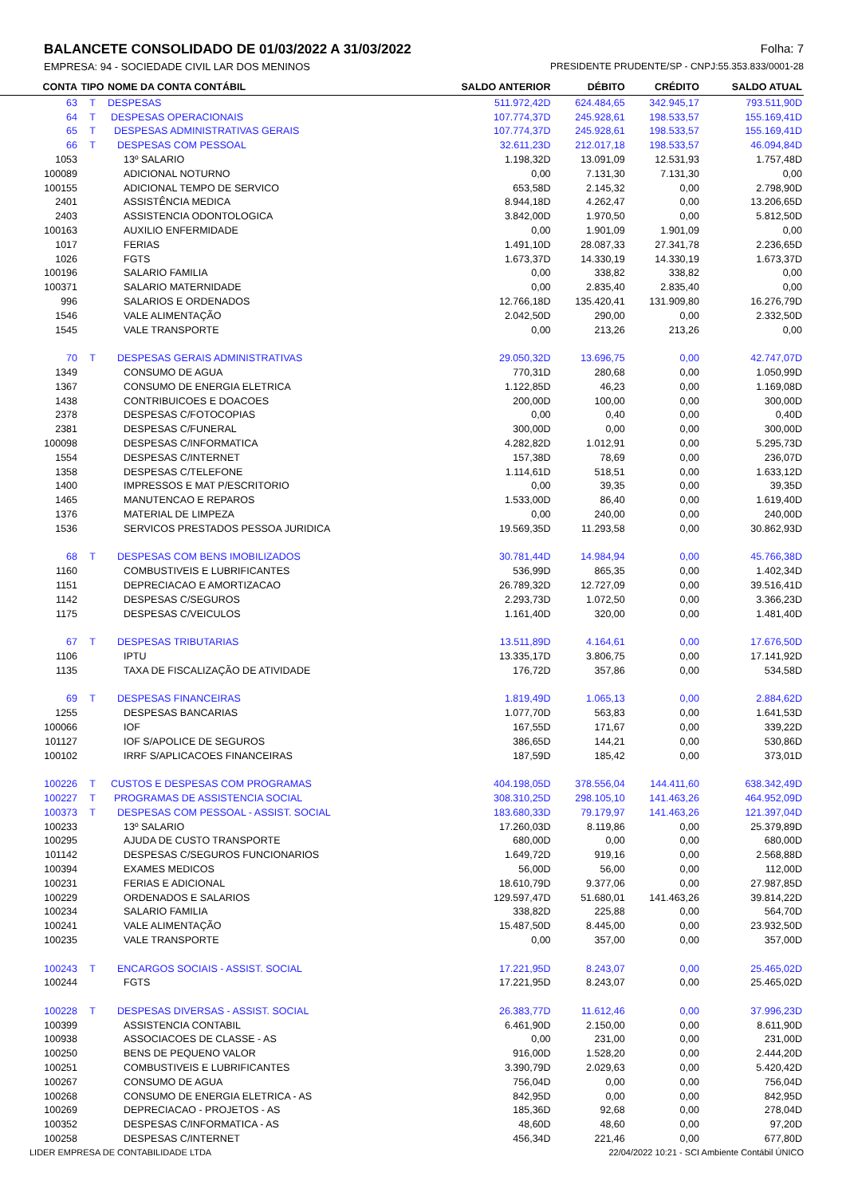BALANCETE CONSOLIDADO DE 01/03/2022 A 31/03/2022 Folha: 7
EMPRESA: 94 - SOCIEDADE CIVIL LAR DOS MENINOS PRESIDENTE PRUDENTE/SP - CNPJ:55.353.833/0001-28
| CONTA | TIPO | NOME DA CONTA CONTÁBIL | SALDO ANTERIOR | DÉBITO | CRÉDITO | SALDO ATUAL |
| --- | --- | --- | --- | --- | --- | --- |
| 63 | T | DESPESAS | 511.972,42D | 624.484,65 | 342.945,17 | 793.511,90D |
| 64 | T | DESPESAS OPERACIONAIS | 107.774,37D | 245.928,61 | 198.533,57 | 155.169,41D |
| 65 | T | DESPESAS ADMINISTRATIVAS GERAIS | 107.774,37D | 245.928,61 | 198.533,57 | 155.169,41D |
| 66 | T | DESPESAS COM PESSOAL | 32.611,23D | 212.017,18 | 198.533,57 | 46.094,84D |
| 1053 | | 13º SALARIO | 1.198,32D | 13.091,09 | 12.531,93 | 1.757,48D |
| 100089 | | ADICIONAL NOTURNO | 0,00 | 7.131,30 | 7.131,30 | 0,00 |
| 100155 | | ADICIONAL TEMPO DE SERVICO | 653,58D | 2.145,32 | 0,00 | 2.798,90D |
| 2401 | | ASSISTÊNCIA MEDICA | 8.944,18D | 4.262,47 | 0,00 | 13.206,65D |
| 2403 | | ASSISTENCIA ODONTOLOGICA | 3.842,00D | 1.970,50 | 0,00 | 5.812,50D |
| 100163 | | AUXILIO ENFERMIDADE | 0,00 | 1.901,09 | 1.901,09 | 0,00 |
| 1017 | | FERIAS | 1.491,10D | 28.087,33 | 27.341,78 | 2.236,65D |
| 1026 | | FGTS | 1.673,37D | 14.330,19 | 14.330,19 | 1.673,37D |
| 100196 | | SALARIO FAMILIA | 0,00 | 338,82 | 338,82 | 0,00 |
| 100371 | | SALARIO MATERNIDADE | 0,00 | 2.835,40 | 2.835,40 | 0,00 |
| 996 | | SALARIOS E ORDENADOS | 12.766,18D | 135.420,41 | 131.909,80 | 16.276,79D |
| 1546 | | VALE ALIMENTAÇÃO | 2.042,50D | 290,00 | 0,00 | 2.332,50D |
| 1545 | | VALE TRANSPORTE | 0,00 | 213,26 | 213,26 | 0,00 |
| 70 | T | DESPESAS GERAIS ADMINISTRATIVAS | 29.050,32D | 13.696,75 | 0,00 | 42.747,07D |
| 1349 | | CONSUMO DE AGUA | 770,31D | 280,68 | 0,00 | 1.050,99D |
| 1367 | | CONSUMO DE ENERGIA ELETRICA | 1.122,85D | 46,23 | 0,00 | 1.169,08D |
| 1438 | | CONTRIBUICOES E DOACOES | 200,00D | 100,00 | 0,00 | 300,00D |
| 2378 | | DESPESAS C/FOTOCOPIAS | 0,00 | 0,40 | 0,00 | 0,40D |
| 2381 | | DESPESAS C/FUNERAL | 300,00D | 0,00 | 0,00 | 300,00D |
| 100098 | | DESPESAS C/INFORMATICA | 4.282,82D | 1.012,91 | 0,00 | 5.295,73D |
| 1554 | | DESPESAS C/INTERNET | 157,38D | 78,69 | 0,00 | 236,07D |
| 1358 | | DESPESAS C/TELEFONE | 1.114,61D | 518,51 | 0,00 | 1.633,12D |
| 1400 | | IMPRESSOS E MAT P/ESCRITORIO | 0,00 | 39,35 | 0,00 | 39,35D |
| 1465 | | MANUTENCAO E REPAROS | 1.533,00D | 86,40 | 0,00 | 1.619,40D |
| 1376 | | MATERIAL DE LIMPEZA | 0,00 | 240,00 | 0,00 | 240,00D |
| 1536 | | SERVICOS PRESTADOS PESSOA JURIDICA | 19.569,35D | 11.293,58 | 0,00 | 30.862,93D |
| 68 | T | DESPESAS COM BENS IMOBILIZADOS | 30.781,44D | 14.984,94 | 0,00 | 45.766,38D |
| 1160 | | COMBUSTIVEIS E LUBRIFICANTES | 536,99D | 865,35 | 0,00 | 1.402,34D |
| 1151 | | DEPRECIACAO E AMORTIZACAO | 26.789,32D | 12.727,09 | 0,00 | 39.516,41D |
| 1142 | | DESPESAS C/SEGUROS | 2.293,73D | 1.072,50 | 0,00 | 3.366,23D |
| 1175 | | DESPESAS C/VEICULOS | 1.161,40D | 320,00 | 0,00 | 1.481,40D |
| 67 | T | DESPESAS TRIBUTARIAS | 13.511,89D | 4.164,61 | 0,00 | 17.676,50D |
| 1106 | | IPTU | 13.335,17D | 3.806,75 | 0,00 | 17.141,92D |
| 1135 | | TAXA DE FISCALIZAÇÃO DE ATIVIDADE | 176,72D | 357,86 | 0,00 | 534,58D |
| 69 | T | DESPESAS FINANCEIRAS | 1.819,49D | 1.065,13 | 0,00 | 2.884,62D |
| 1255 | | DESPESAS BANCARIAS | 1.077,70D | 563,83 | 0,00 | 1.641,53D |
| 100066 | | IOF | 167,55D | 171,67 | 0,00 | 339,22D |
| 101127 | | IOF S/APOLICE DE SEGUROS | 386,65D | 144,21 | 0,00 | 530,86D |
| 100102 | | IRRF S/APLICACOES FINANCEIRAS | 187,59D | 185,42 | 0,00 | 373,01D |
| 100226 | T | CUSTOS E DESPESAS COM PROGRAMAS | 404.198,05D | 378.556,04 | 144.411,60 | 638.342,49D |
| 100227 | T | PROGRAMAS DE ASSISTENCIA SOCIAL | 308.310,25D | 298.105,10 | 141.463,26 | 464.952,09D |
| 100373 | T | DESPESAS COM PESSOAL - ASSIST. SOCIAL | 183.680,33D | 79.179,97 | 141.463,26 | 121.397,04D |
| 100233 | | 13º SALARIO | 17.260,03D | 8.119,86 | 0,00 | 25.379,89D |
| 100295 | | AJUDA DE CUSTO TRANSPORTE | 680,00D | 0,00 | 0,00 | 680,00D |
| 101142 | | DESPESAS C/SEGUROS FUNCIONARIOS | 1.649,72D | 919,16 | 0,00 | 2.568,88D |
| 100394 | | EXAMES MEDICOS | 56,00D | 56,00 | 0,00 | 112,00D |
| 100231 | | FERIAS E ADICIONAL | 18.610,79D | 9.377,06 | 0,00 | 27.987,85D |
| 100229 | | ORDENADOS E SALARIOS | 129.597,47D | 51.680,01 | 141.463,26 | 39.814,22D |
| 100234 | | SALARIO FAMILIA | 338,82D | 225,88 | 0,00 | 564,70D |
| 100241 | | VALE ALIMENTAÇÃO | 15.487,50D | 8.445,00 | 0,00 | 23.932,50D |
| 100235 | | VALE TRANSPORTE | 0,00 | 357,00 | 0,00 | 357,00D |
| 100243 | T | ENCARGOS SOCIAIS - ASSIST. SOCIAL | 17.221,95D | 8.243,07 | 0,00 | 25.465,02D |
| 100244 | | FGTS | 17.221,95D | 8.243,07 | 0,00 | 25.465,02D |
| 100228 | T | DESPESAS DIVERSAS - ASSIST. SOCIAL | 26.383,77D | 11.612,46 | 0,00 | 37.996,23D |
| 100399 | | ASSISTENCIA CONTABIL | 6.461,90D | 2.150,00 | 0,00 | 8.611,90D |
| 100938 | | ASSOCIACOES DE CLASSE - AS | 0,00 | 231,00 | 0,00 | 231,00D |
| 100250 | | BENS DE PEQUENO VALOR | 916,00D | 1.528,20 | 0,00 | 2.444,20D |
| 100251 | | COMBUSTIVEIS E LUBRIFICANTES | 3.390,79D | 2.029,63 | 0,00 | 5.420,42D |
| 100267 | | CONSUMO DE AGUA | 756,04D | 0,00 | 0,00 | 756,04D |
| 100268 | | CONSUMO DE ENERGIA ELETRICA - AS | 842,95D | 0,00 | 0,00 | 842,95D |
| 100269 | | DEPRECIACAO - PROJETOS - AS | 185,36D | 92,68 | 0,00 | 278,04D |
| 100352 | | DESPESAS C/INFORMATICA - AS | 48,60D | 48,60 | 0,00 | 97,20D |
| 100258 | | DESPESAS C/INTERNET | 456,34D | 221,46 | 0,00 | 677,80D |
LIDER EMPRESA DE CONTABILIDADE LTDA 22/04/2022 10:21 - SCI Ambiente Contábil ÚNICO